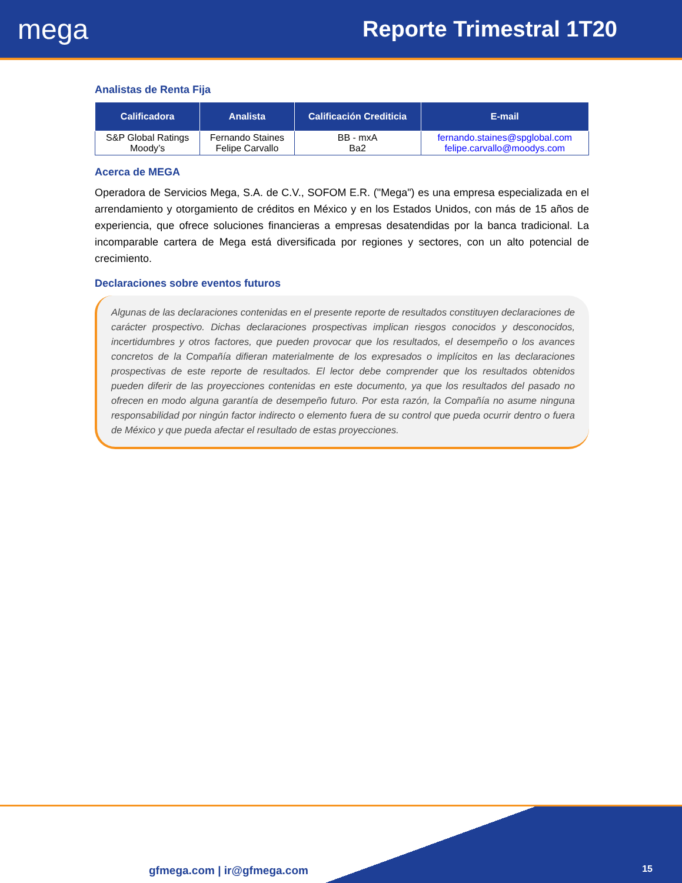mega
Reporte Trimestral 1T20
Analistas de Renta Fija
| Calificadora | Analista | Calificación Crediticia | E-mail |
| --- | --- | --- | --- |
| S&P Global Ratings Moody’s | Fernando Staines Felipe Carvallo | BB - mxA Ba2 | fernando.staines@spglobal.com felipe.carvallo@moodys.com |
Acerca de MEGA
Operadora de Servicios Mega, S.A. de C.V., SOFOM E.R. ("Mega") es una empresa especializada en el arrendamiento y otorgamiento de créditos en México y en los Estados Unidos, con más de 15 años de experiencia, que ofrece soluciones financieras a empresas desatendidas por la banca tradicional. La incomparable cartera de Mega está diversificada por regiones y sectores, con un alto potencial de crecimiento.
Declaraciones sobre eventos futuros
Algunas de las declaraciones contenidas en el presente reporte de resultados constituyen declaraciones de carácter prospectivo. Dichas declaraciones prospectivas implican riesgos conocidos y desconocidos, incertidumbres y otros factores, que pueden provocar que los resultados, el desempeño o los avances concretos de la Compañía difieran materialmente de los expresados o implícitos en las declaraciones prospectivas de este reporte de resultados. El lector debe comprender que los resultados obtenidos pueden diferir de las proyecciones contenidas en este documento, ya que los resultados del pasado no ofrecen en modo alguna garantía de desempeño futuro. Por esta razón, la Compañía no asume ninguna responsabilidad por ningún factor indirecto o elemento fuera de su control que pueda ocurrir dentro o fuera de México y que pueda afectar el resultado de estas proyecciones.
gfmega.com | ir@gfmega.com 15